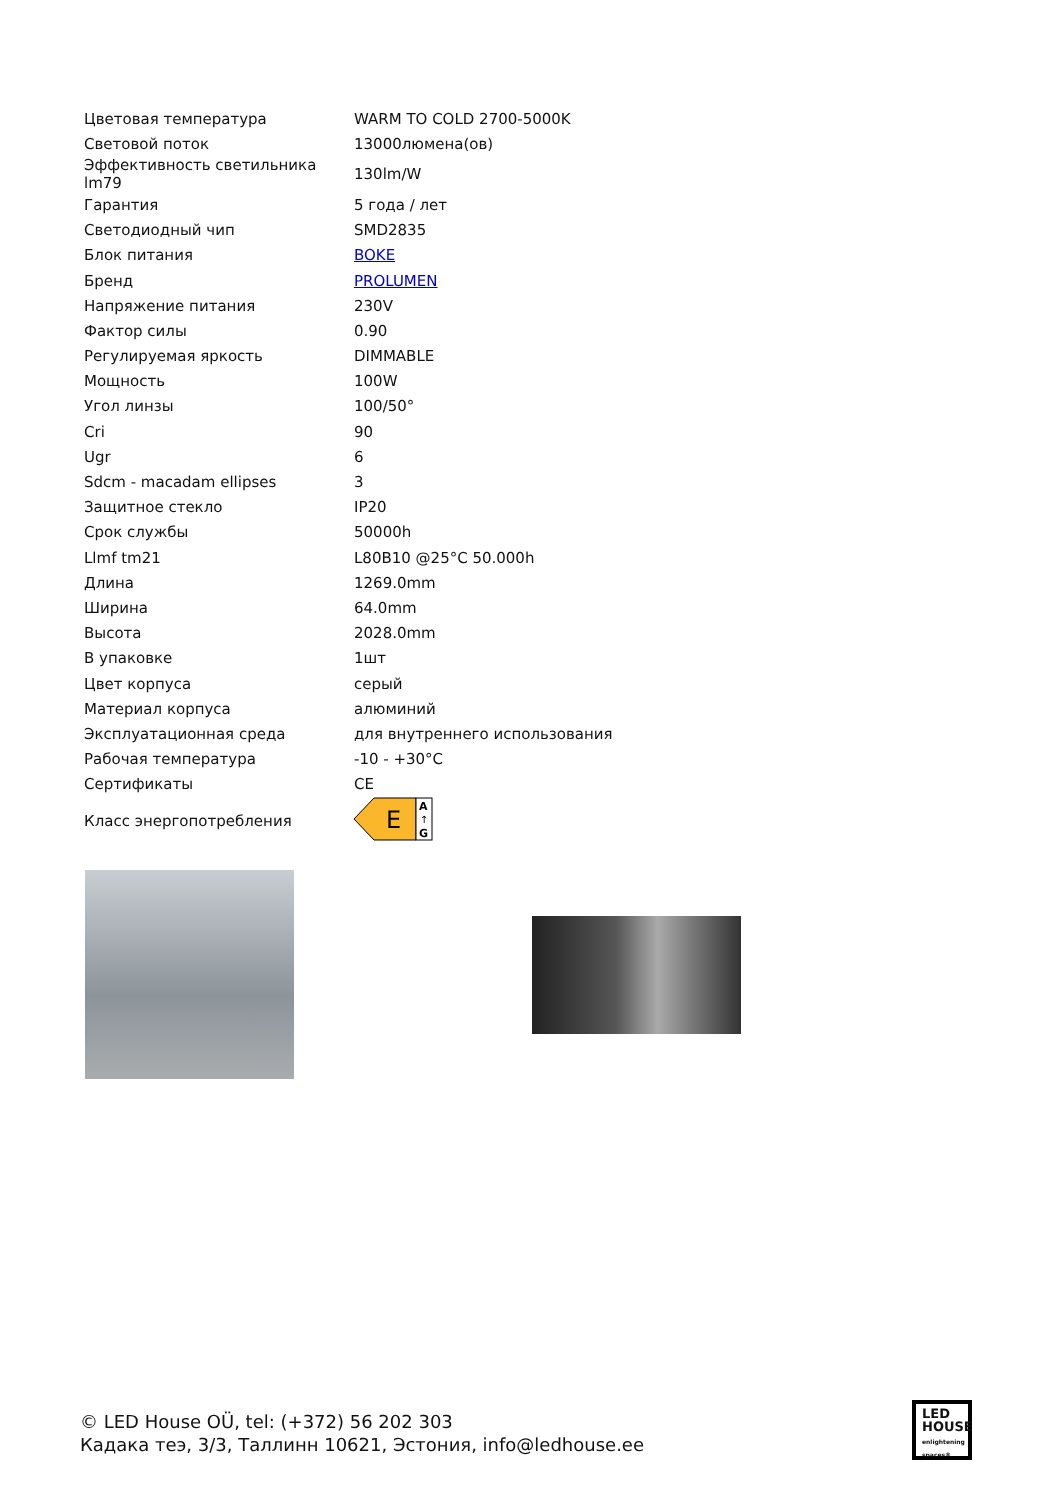| Цветовая температура | WARM TO COLD 2700-5000K |
| Световой поток | 13000люмена(ов) |
| Эффективность светильника lm79 | 130lm/W |
| Гарантия | 5 года / лет |
| Светодиодный чип | SMD2835 |
| Блок питания | BOKE |
| Бренд | PROLUMEN |
| Напряжение питания | 230V |
| Фактор силы | 0.90 |
| Регулируемая яркость | DIMMABLE |
| Мощность | 100W |
| Угол линзы | 100/50° |
| Cri | 90 |
| Ugr | 6 |
| Sdcm - macadam ellipses | 3 |
| Защитное стекло | IP20 |
| Срок службы | 50000h |
| Llmf tm21 | L80B10 @25°C 50.000h |
| Длина | 1269.0mm |
| Ширина | 64.0mm |
| Высота | 2028.0mm |
| В упаковке | 1шт |
| Цвет корпуса | серый |
| Материал корпуса | алюминий |
| Эксплуатационная среда | для внутреннего использования |
| Рабочая температура | -10 - +30°C |
| Сертификаты | CE |
| Класс энергопотребления | E A ↑ G |
© LED House OÜ, tel: (+372) 56 202 303
Кадака теэ, 3/3, Таллинн 10621, Эстония, info@ledhouse.ee
LED
HOUSE
enlightening spaces®